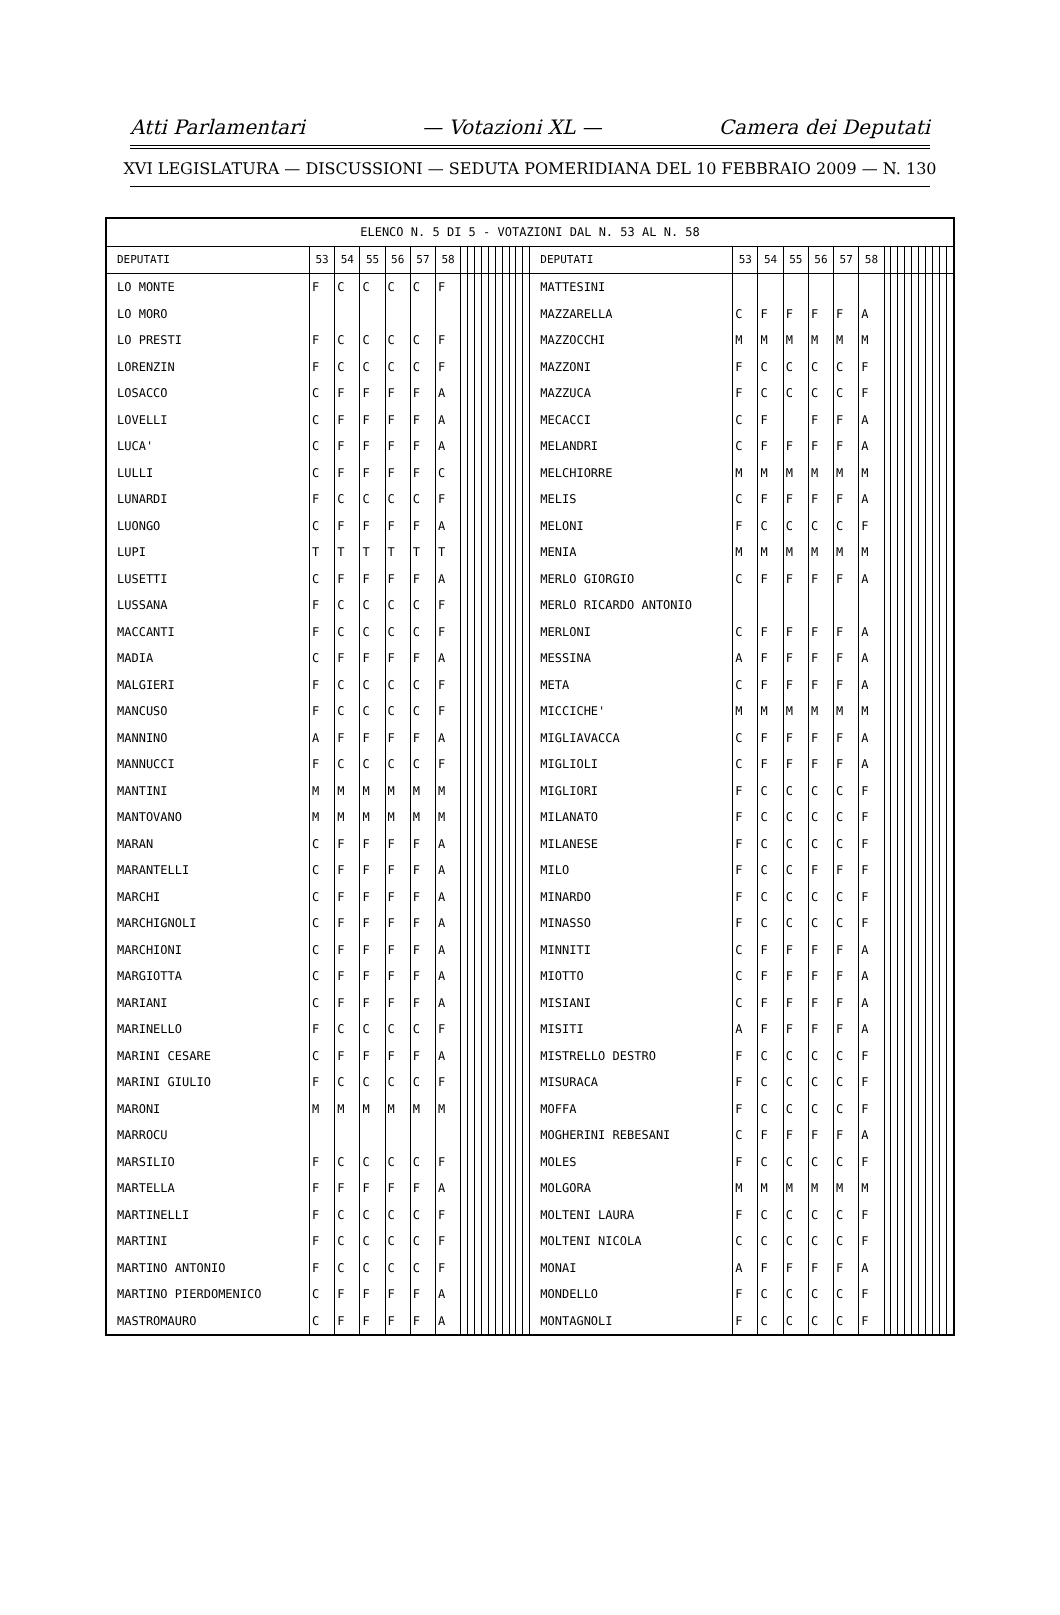Atti Parlamentari — Votazioni XL — Camera dei Deputati
XVI LEGISLATURA — DISCUSSIONI — SEDUTA POMERIDIANA DEL 10 FEBBRAIO 2009 — N. 130
| ELENCO N. 5 DI 5 - VOTAZIONI DAL N. 53 AL N. 58 | | | | | | | | | | | | | | | | | | | | | | | | | | | | | | | | | |
| DEPUTATI | 53 | 54 | 55 | 56 | 57 | 58 | | | | | | | | | | | DEPUTATI | 53 | 54 | 55 | 56 | 57 | 58 | | | | | | | | | | |
| LO MONTE | F | C | C | C | C | F | | | | | | | | | | | MATTESINI | | | | | | | | | | | | | | | | |
| LO MORO | | | | | | | | | | | | | | | | | MAZZARELLA | C | F | F | F | F | A | | | | | | | | | | |
| LO PRESTI | F | C | C | C | C | F | | | | | | | | | | | MAZZOCCHI | M | M | M | M | M | M | | | | | | | | | | |
| LORENZIN | F | C | C | C | C | F | | | | | | | | | | | MAZZONI | F | C | C | C | C | F | | | | | | | | | | |
| LOSACCO | C | F | F | F | F | A | | | | | | | | | | | MAZZUCA | F | C | C | C | C | F | | | | | | | | | | |
| LOVELLI | C | F | F | F | F | A | | | | | | | | | | | MECACCI | C | F | | F | F | A | | | | | | | | | | |
| LUCA' | C | F | F | F | F | A | | | | | | | | | | | MELANDRI | C | F | F | F | F | A | | | | | | | | | | |
| LULLI | C | F | F | F | F | C | | | | | | | | | | | MELCHIORRE | M | M | M | M | M | M | | | | | | | | | | |
| LUNARDI | F | C | C | C | C | F | | | | | | | | | | | MELIS | C | F | F | F | F | A | | | | | | | | | | |
| LUONGO | C | F | F | F | F | A | | | | | | | | | | | MELONI | F | C | C | C | C | F | | | | | | | | | | |
| LUPI | T | T | T | T | T | T | | | | | | | | | | | MENIA | M | M | M | M | M | M | | | | | | | | | | |
| LUSETTI | C | F | F | F | F | A | | | | | | | | | | | MERLO GIORGIO | C | F | F | F | F | A | | | | | | | | | | |
| LUSSANA | F | C | C | C | C | F | | | | | | | | | | | MERLO RICARDO ANTONIO | | | | | | | | | | | | | | | | |
| MACCANTI | F | C | C | C | C | F | | | | | | | | | | | MERLONI | C | F | F | F | F | A | | | | | | | | | | |
| MADIA | C | F | F | F | F | A | | | | | | | | | | | MESSINA | A | F | F | F | F | A | | | | | | | | | | |
| MALGIERI | F | C | C | C | C | F | | | | | | | | | | | META | C | F | F | F | F | A | | | | | | | | | | |
| MANCUSO | F | C | C | C | C | F | | | | | | | | | | | MICCICHE' | M | M | M | M | M | M | | | | | | | | | | |
| MANNINO | A | F | F | F | F | A | | | | | | | | | | | MIGLIAVACCA | C | F | F | F | F | A | | | | | | | | | | |
| MANNUCCI | F | C | C | C | C | F | | | | | | | | | | | MIGLIOLI | C | F | F | F | F | A | | | | | | | | | | |
| MANTINI | M | M | M | M | M | M | | | | | | | | | | | MIGLIORI | F | C | C | C | C | F | | | | | | | | | | |
| MANTOVANO | M | M | M | M | M | M | | | | | | | | | | | MILANATO | F | C | C | C | C | F | | | | | | | | | | |
| MARAN | C | F | F | F | F | A | | | | | | | | | | | MILANESE | F | C | C | C | C | F | | | | | | | | | | |
| MARANTELLI | C | F | F | F | F | A | | | | | | | | | | | MILO | F | C | C | F | F | F | | | | | | | | | | |
| MARCHI | C | F | F | F | F | A | | | | | | | | | | | MINARDO | F | C | C | C | C | F | | | | | | | | | | |
| MARCHIGNOLI | C | F | F | F | F | A | | | | | | | | | | | MINASSO | F | C | C | C | C | F | | | | | | | | | | |
| MARCHIONI | C | F | F | F | F | A | | | | | | | | | | | MINNITI | C | F | F | F | F | A | | | | | | | | | | |
| MARGIOTTA | C | F | F | F | F | A | | | | | | | | | | | MIOTTO | C | F | F | F | F | A | | | | | | | | | | |
| MARIANI | C | F | F | F | F | A | | | | | | | | | | | MISIANI | C | F | F | F | F | A | | | | | | | | | | |
| MARINELLO | F | C | C | C | C | F | | | | | | | | | | | MISITI | A | F | F | F | F | A | | | | | | | | | | |
| MARINI CESARE | C | F | F | F | F | A | | | | | | | | | | | MISTRELLO DESTRO | F | C | C | C | C | F | | | | | | | | | | |
| MARINI GIULIO | F | C | C | C | C | F | | | | | | | | | | | MISURACA | F | C | C | C | C | F | | | | | | | | | | |
| MARONI | M | M | M | M | M | M | | | | | | | | | | | MOFFA | F | C | C | C | C | F | | | | | | | | | | |
| MARROCU | | | | | | | | | | | | | | | | | MOGHERINI REBESANI | C | F | F | F | F | A | | | | | | | | | | |
| MARSILIO | F | C | C | C | C | F | | | | | | | | | | | MOLES | F | C | C | C | C | F | | | | | | | | | | |
| MARTELLA | F | F | F | F | F | A | | | | | | | | | | | MOLGORA | M | M | M | M | M | M | | | | | | | | | | |
| MARTINELLI | F | C | C | C | C | F | | | | | | | | | | | MOLTENI LAURA | F | C | C | C | C | F | | | | | | | | | | |
| MARTINI | F | C | C | C | C | F | | | | | | | | | | | MOLTENI NICOLA | C | C | C | C | C | F | | | | | | | | | | |
| MARTINO ANTONIO | F | C | C | C | C | F | | | | | | | | | | | MONAI | A | F | F | F | F | A | | | | | | | | | | |
| MARTINO PIERDOMENICO | C | F | F | F | F | A | | | | | | | | | | | MONDELLO | F | C | C | C | C | F | | | | | | | | | | |
| MASTROMAURO | C | F | F | F | F | A | | | | | | | | | | | MONTAGNOLI | F | C | C | C | C | F | | | | | | | | | | |